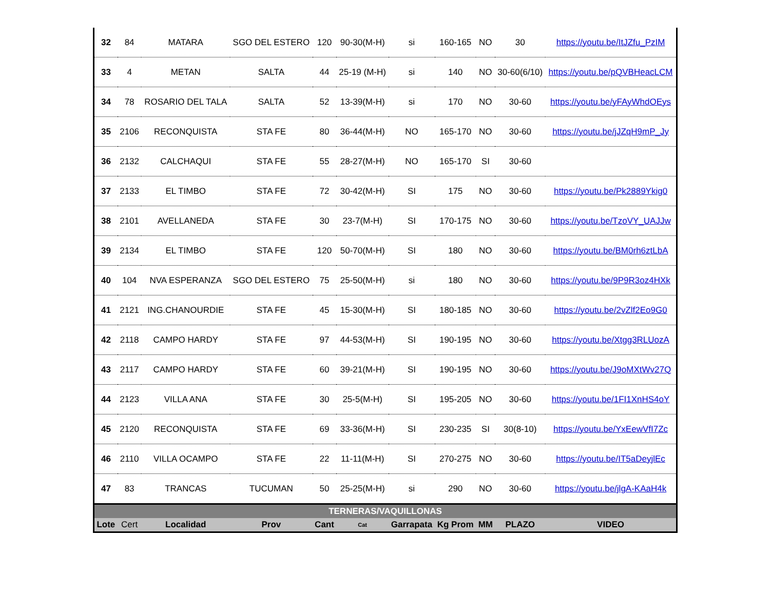| 32 | 84 | MATARA | SGO DEL ESTERO | 120 | 90-30(M-H) | si | 160-165 | NO | 30 | https://youtu.be/ItJZfu_PzIM |
| 33 | 4 | METAN | SALTA | 44 | 25-19 (M-H) | si | 140 | NO | 30-60(6/10) | https://youtu.be/pQVBHeacLCM |
| 34 | 78 | ROSARIO DEL TALA | SALTA | 52 | 13-39(M-H) | si | 170 | NO | 30-60 | https://youtu.be/yFAyWhdOEys |
| 35 | 2106 | RECONQUISTA | STA FE | 80 | 36-44(M-H) | NO | 165-170 | NO | 30-60 | https://youtu.be/jJZqH9mP_Jy |
| 36 | 2132 | CALCHAQUI | STA FE | 55 | 28-27(M-H) | NO | 165-170 | SI | 30-60 | |
| 37 | 2133 | EL TIMBO | STA FE | 72 | 30-42(M-H) | SI | 175 | NO | 30-60 | https://youtu.be/Pk2889Ykig0 |
| 38 | 2101 | AVELLANEDA | STA FE | 30 | 23-7(M-H) | SI | 170-175 | NO | 30-60 | https://youtu.be/TzoVY_UAJJw |
| 39 | 2134 | EL TIMBO | STA FE | 120 | 50-70(M-H) | SI | 180 | NO | 30-60 | https://youtu.be/BM0rh6ztLbA |
| 40 | 104 | NVA ESPERANZA | SGO DEL ESTERO | 75 | 25-50(M-H) | si | 180 | NO | 30-60 | https://youtu.be/9P9R3oz4HXk |
| 41 | 2121 | ING.CHANOURDIE | STA FE | 45 | 15-30(M-H) | SI | 180-185 | NO | 30-60 | https://youtu.be/2vZlf2Eo9G0 |
| 42 | 2118 | CAMPO HARDY | STA FE | 97 | 44-53(M-H) | SI | 190-195 | NO | 30-60 | https://youtu.be/Xtgg3RLUozA |
| 43 | 2117 | CAMPO HARDY | STA FE | 60 | 39-21(M-H) | SI | 190-195 | NO | 30-60 | https://youtu.be/J9oMXtWv27Q |
| 44 | 2123 | VILLA ANA | STA FE | 30 | 25-5(M-H) | SI | 195-205 | NO | 30-60 | https://youtu.be/1FI1XnHS4oY |
| 45 | 2120 | RECONQUISTA | STA FE | 69 | 33-36(M-H) | SI | 230-235 | SI | 30(8-10) | https://youtu.be/YxEewVfI7Zc |
| 46 | 2110 | VILLA OCAMPO | STA FE | 22 | 11-11(M-H) | SI | 270-275 | NO | 30-60 | https://youtu.be/IT5aDeyjlEc |
| 47 | 83 | TRANCAS | TUCUMAN | 50 | 25-25(M-H) | si | 290 | NO | 30-60 | https://youtu.be/jlgA-KAaH4k |
| TERNERAS/VAQUILLONAS | | | | | | | | | | |
| Lote | Cert | Localidad | Prov | Cant | Cat | Garrapata | Kg Prom | MM | PLAZO | VIDEO |